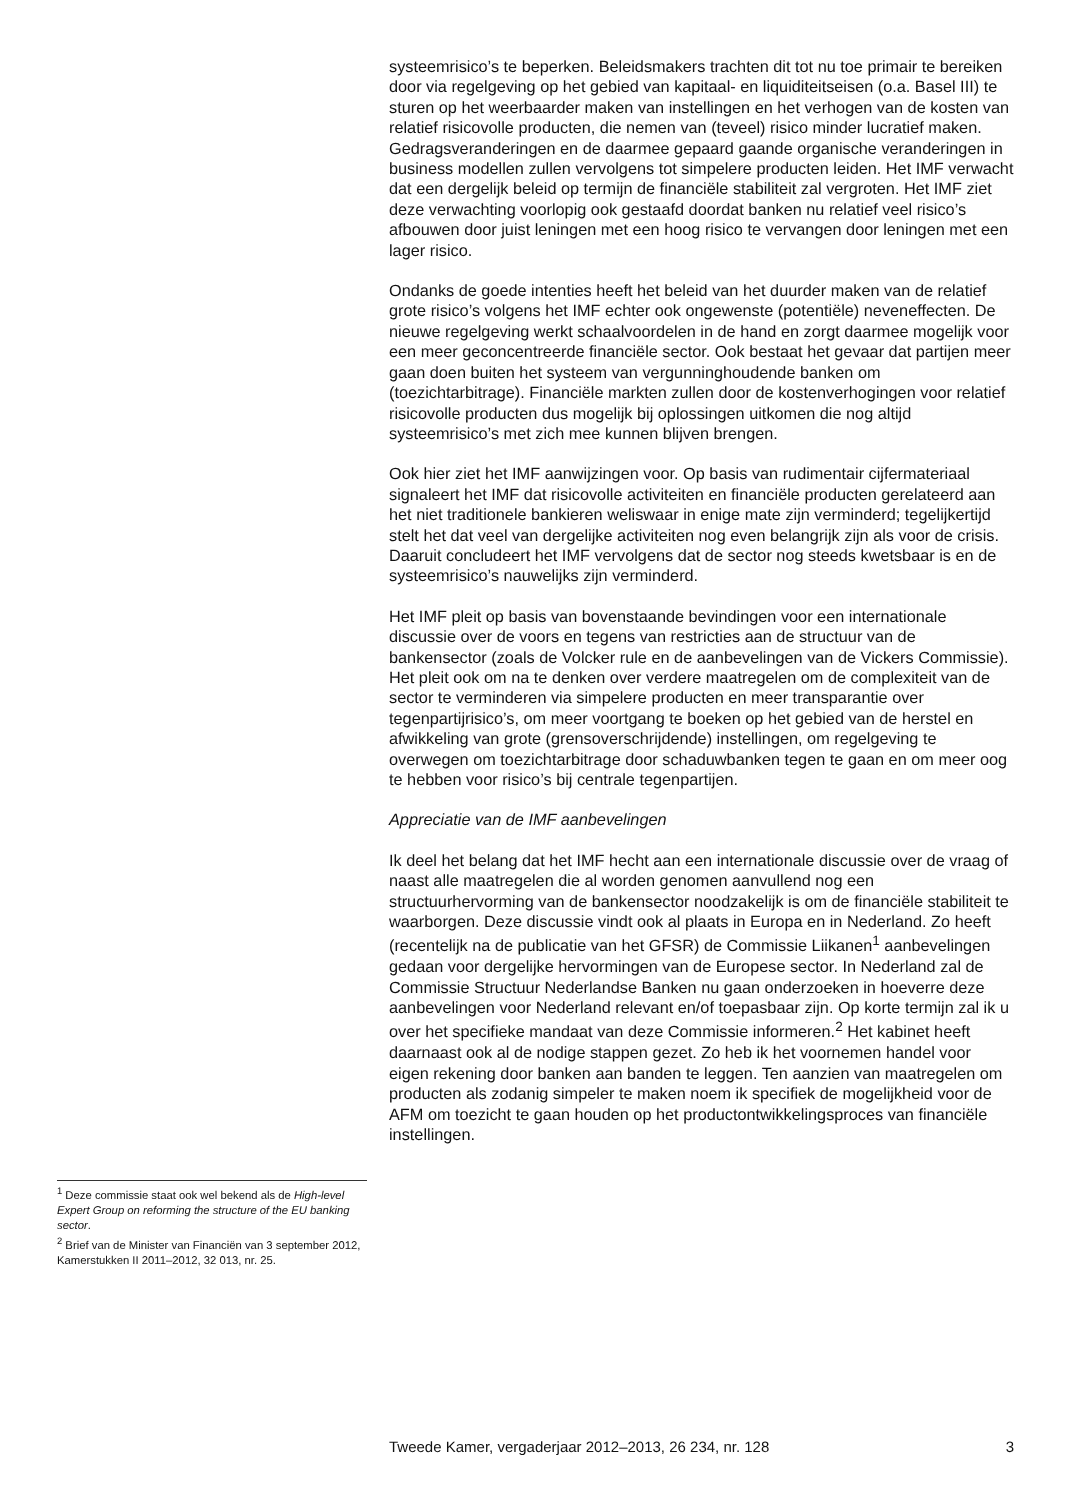systeemrisico’s te beperken. Beleidsmakers trachten dit tot nu toe primair te bereiken door via regelgeving op het gebied van kapitaal- en liquiditeitseisen (o.a. Basel III) te sturen op het weerbaarder maken van instellingen en het verhogen van de kosten van relatief risicovolle producten, die nemen van (teveel) risico minder lucratief maken. Gedragsveranderingen en de daarmee gepaard gaande organische veranderingen in business modellen zullen vervolgens tot simpelere producten leiden. Het IMF verwacht dat een dergelijk beleid op termijn de financiële stabiliteit zal vergroten. Het IMF ziet deze verwachting voorlopig ook gestaafd doordat banken nu relatief veel risico’s afbouwen door juist leningen met een hoog risico te vervangen door leningen met een lager risico.
Ondanks de goede intenties heeft het beleid van het duurder maken van de relatief grote risico’s volgens het IMF echter ook ongewenste (potentiële) neveneffecten. De nieuwe regelgeving werkt schaalvoordelen in de hand en zorgt daarmee mogelijk voor een meer geconcentreerde financiële sector. Ook bestaat het gevaar dat partijen meer gaan doen buiten het systeem van vergunninghoudende banken om (toezichtarbitrage). Financiële markten zullen door de kostenverhogingen voor relatief risicovolle producten dus mogelijk bij oplossingen uitkomen die nog altijd systeemrisico’s met zich mee kunnen blijven brengen.
Ook hier ziet het IMF aanwijzingen voor. Op basis van rudimentair cijfermateriaal signaleert het IMF dat risicovolle activiteiten en financiële producten gerelateerd aan het niet traditionele bankieren weliswaar in enige mate zijn verminderd; tegelijkertijd stelt het dat veel van dergelijke activiteiten nog even belangrijk zijn als voor de crisis. Daaruit concludeert het IMF vervolgens dat de sector nog steeds kwetsbaar is en de systeemrisico’s nauwelijks zijn verminderd.
Het IMF pleit op basis van bovenstaande bevindingen voor een internationale discussie over de voors en tegens van restricties aan de structuur van de bankensector (zoals de Volcker rule en de aanbevelingen van de Vickers Commissie). Het pleit ook om na te denken over verdere maatregelen om de complexiteit van de sector te verminderen via simpelere producten en meer transparantie over tegenpartijrisico’s, om meer voortgang te boeken op het gebied van de herstel en afwikkeling van grote (grensoverschrijdende) instellingen, om regelgeving te overwegen om toezichtarbitrage door schaduwbanken tegen te gaan en om meer oog te hebben voor risico’s bij centrale tegenpartijen.
Appreciatie van de IMF aanbevelingen
Ik deel het belang dat het IMF hecht aan een internationale discussie over de vraag of naast alle maatregelen die al worden genomen aanvullend nog een structuurhervorming van de bankensector noodzakelijk is om de financiële stabiliteit te waarborgen. Deze discussie vindt ook al plaats in Europa en in Nederland. Zo heeft (recentelijk na de publicatie van het GFSR) de Commissie Liikanen<sup>1</sup> aanbevelingen gedaan voor dergelijke hervormingen van de Europese sector. In Nederland zal de Commissie Structuur Nederlandse Banken nu gaan onderzoeken in hoeverre deze aanbevelingen voor Nederland relevant en/of toepasbaar zijn. Op korte termijn zal ik u over het specifieke mandaat van deze Commissie informeren.<sup>2</sup> Het kabinet heeft daarnaast ook al de nodige stappen gezet. Zo heb ik het voornemen handel voor eigen rekening door banken aan banden te leggen. Ten aanzien van maatregelen om producten als zodanig simpeler te maken noem ik specifiek de mogelijkheid voor de AFM om toezicht te gaan houden op het productontwikkelingsproces van financiële instellingen.
<sup>1</sup> Deze commissie staat ook wel bekend als de High-level Expert Group on reforming the structure of the EU banking sector.
<sup>2</sup> Brief van de Minister van Financiën van 3 september 2012, Kamerstukken II 2011–2012, 32 013, nr. 25.
Tweede Kamer, vergaderjaar 2012–2013, 26 234, nr. 128 3